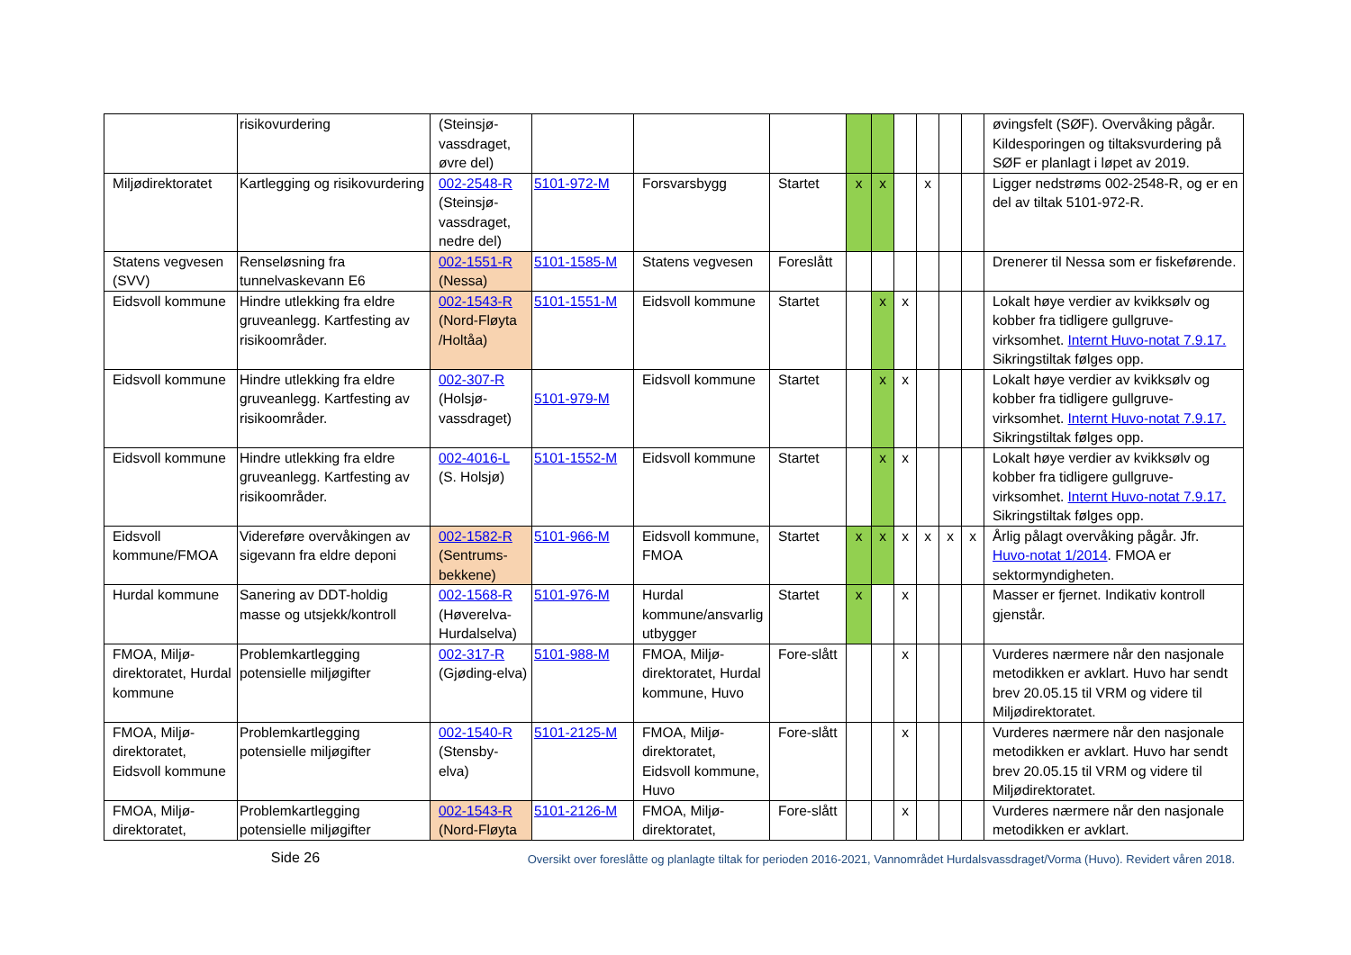| | risikovurdering | (Steinsjø-vassdraget, øvre del) | | | | | | | | | | øvingsfelt (SØF). Overvåking pågår. Kildesporingen og tiltaksvurdering på SØF er planlagt i løpet av 2019. |
| Miljødirektoratet | Kartlegging og risikovurdering | 002-2548-R (Steinsjø-vassdraget, nedre del) | 5101-972-M | Forsvarsbygg | Startet | x | x | | x | | | Ligger nedstrøms 002-2548-R, og er en del av tiltak 5101-972-R. |
| Statens vegvesen (SVV) | Renseløsning fra tunnelvaskevann E6 | 002-1551-R (Nessa) | 5101-1585-M | Statens vegvesen | Foreslått | | | | | | | Drenerer til Nessa som er fiskeførende. |
| Eidsvoll kommune | Hindre utlekking fra eldre gruveanlegg. Kartfesting av risikoområder. | 002-1543-R (Nord-Fløyta /Holtåa) | 5101-1551-M | Eidsvoll kommune | Startet | | x | x | | | | Lokalt høye verdier av kvikksølv og kobber fra tidligere gullgruve-virksomhet. Internt Huvo-notat 7.9.17. Sikringstiltak følges opp. |
| Eidsvoll kommune | Hindre utlekking fra eldre gruveanlegg. Kartfesting av risikoområder. | 002-307-R (Holsjø-vassdraget) | 5101-979-M | Eidsvoll kommune | Startet | | x | x | | | | Lokalt høye verdier av kvikksølv og kobber fra tidligere gullgruve-virksomhet. Internt Huvo-notat 7.9.17. Sikringstiltak følges opp. |
| Eidsvoll kommune | Hindre utlekking fra eldre gruveanlegg. Kartfesting av risikoområder. | 002-4016-L (S. Holsjø) | 5101-1552-M | Eidsvoll kommune | Startet | | x | x | | | | Lokalt høye verdier av kvikksølv og kobber fra tidligere gullgruve-virksomhet. Internt Huvo-notat 7.9.17. Sikringstiltak følges opp. |
| Eidsvoll kommune/FMOA | Videreføre overvåkingen av sigevann fra eldre deponi | 002-1582-R (Sentrums-bekkene) | 5101-966-M | Eidsvoll kommune, FMOA | Startet | x | x | x | x | x | x | Årlig pålagt overvåking pågår. Jfr. Huvo-notat 1/2014 . FMOA er sektormyndigheten. |
| Hurdal kommune | Sanering av DDT-holdig masse og utsjekk/kontroll | 002-1568-R (Høverelva-Hurdalselva) | 5101-976-M | Hurdal kommune/ansvarlig utbygger | Startet | x | | x | | | | Masser er fjernet. Indikativ kontroll gjenstår. |
| FMOA, Miljø-direktoratet, Hurdal kommune | Problemkartlegging potensielle miljøgifter | 002-317-R (Gjøding-elva) | 5101-988-M | FMOA, Miljø-direktoratet, Hurdal kommune, Huvo | Fore-slått | | | x | | | | Vurderes nærmere når den nasjonale metodikken er avklart. Huvo har sendt brev 20.05.15 til VRM og videre til Miljødirektoratet. |
| FMOA, Miljø-direktoratet, Eidsvoll kommune | Problemkartlegging potensielle miljøgifter | 002-1540-R (Stensby-elva) | 5101-2125-M | FMOA, Miljø-direktoratet, Eidsvoll kommune, Huvo | Fore-slått | | | x | | | | Vurderes nærmere når den nasjonale metodikken er avklart. Huvo har sendt brev 20.05.15 til VRM og videre til Miljødirektoratet. |
| FMOA, Miljø-direktoratet, | Problemkartlegging potensielle miljøgifter | 002-1543-R (Nord-Fløyta | 5101-2126-M | FMOA, Miljø-direktoratet, | Fore-slått | | | x | | | | Vurderes nærmere når den nasjonale metodikken er avklart. |
Side 26
Oversikt over foreslåtte og planlagte tiltak for perioden 2016-2021, Vannområdet Hurdalsvassdraget/Vorma (Huvo). Revidert våren 2018.